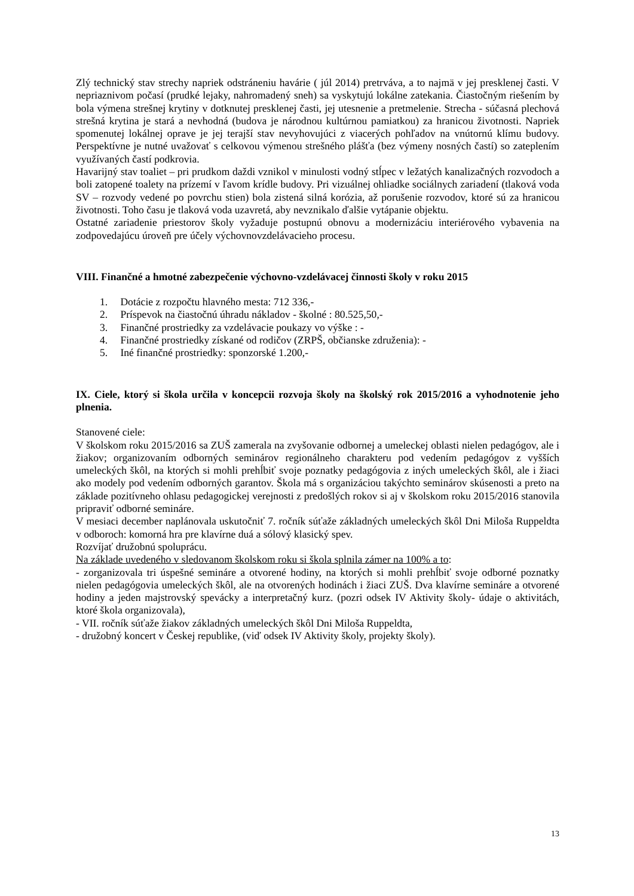Zlý technický stav strechy napriek odstráneniu havárie ( júl 2014) pretrváva, a to najmä v jej presklenej časti. V nepriaznivom počasí (prudké lejaky, nahromadený sneh) sa vyskytujú lokálne zatekania. Čiastočným riešením by bola výmena strešnej krytiny v dotknutej presklenej časti, jej utesnenie a pretmelenie. Strecha - súčasná plechová strešná krytina je stará a nevhodná (budova je národnou kultúrnou pamiatkou) za hranicou životnosti. Napriek spomenutej lokálnej oprave je jej terajší stav nevyhovujúci z viacerých pohľadov na vnútornú klímu budovy. Perspektívne je nutné uvažovať s celkovou výmenou strešného plášťa (bez výmeny nosných častí) so zateplením využívaných častí podkrovia.
Havarijný stav toaliet – pri prudkom daždi vznikol v minulosti vodný stĺpec v ležatých kanalizačných rozvodoch a boli zatopené toalety na prízemí v ľavom krídle budovy. Pri vizuálnej ohliadke sociálnych zariadení (tlaková voda SV – rozvody vedené po povrchu stien) bola zistená silná korózia, až porušenie rozvodov, ktoré sú za hranicou životnosti. Toho času je tlaková voda uzavretá, aby nevznikalo ďalšie vytápanie objektu.
Ostatné zariadenie priestorov školy vyžaduje postupnú obnovu a modernizáciu interiérového vybavenia na zodpovedajúcu úroveň pre účely výchovnovzdelávacieho procesu.
VIII. Finančné a hmotné zabezpečenie výchovno-vzdelávacej činnosti školy v roku 2015
1. Dotácie z rozpočtu hlavného mesta: 712 336,-
2. Príspevok na čiastočnú úhradu nákladov - školné : 80.525,50,-
3. Finančné prostriedky za vzdelávacie poukazy vo výške : -
4. Finančné prostriedky získané od rodičov (ZRPŠ, občianske združenia): -
5. Iné finančné prostriedky: sponzorské 1.200,-
IX. Ciele, ktorý si škola určila v koncepcii rozvoja školy na školský rok 2015/2016 a vyhodnotenie jeho plnenia.
Stanovené ciele:
V školskom roku 2015/2016 sa ZUŠ zamerala na zvyšovanie odbornej a umeleckej oblasti nielen pedagógov, ale i žiakov; organizovaním odborných seminárov regionálneho charakteru pod vedením pedagógov z vyšších umeleckých škôl, na ktorých si mohli prehĺbiť svoje poznatky pedagógovia z iných umeleckých škôl, ale i žiaci ako modely pod vedením odborných garantov. Škola má s organizáciou takýchto seminárov skúsenosti a preto na základe pozitívneho ohlasu pedagogickej verejnosti z predošlých rokov si aj v školskom roku 2015/2016 stanovila pripraviť odborné semináre.
V mesiaci december naplánovala uskutočniť 7. ročník súťaže základných umeleckých škôl Dni Miloša Ruppeldta v odboroch: komorná hra pre klavírne duá a sólový klasický spev.
Rozvíjať družobnú spoluprácu.
Na základe uvedeného v sledovanom školskom roku si škola splnila zámer na 100% a to:
- zorganizovala tri úspešné semináre a otvorené hodiny, na ktorých si mohli prehĺbiť svoje odborné poznatky nielen pedagógovia umeleckých škôl, ale na otvorených hodinách i žiaci ZUŠ. Dva klavírne semináre a otvorené hodiny a jeden majstrovský spevácky a interpretačný kurz. (pozri odsek IV Aktivity školy- údaje o aktivitách, ktoré škola organizovala),
- VII. ročník súťaže žiakov základných umeleckých škôl Dni Miloša Ruppeldta,
- družobný koncert v Českej republike, (viď odsek IV Aktivity školy, projekty školy).
13